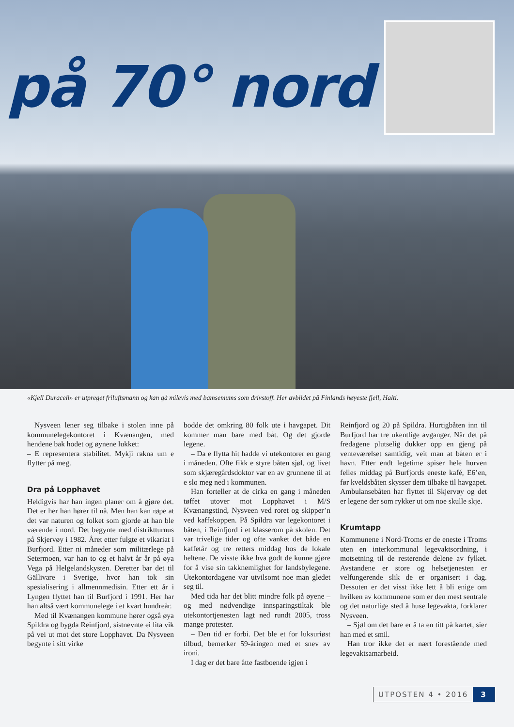på 70° nord
«Kjell Duracell» er utpreget friluftsmann og kan gå milevis med bamsemums som drivstoff. Her avbildet på Finlands høyeste fjell, Halti.
Nysveen lener seg tilbake i stolen inne på kommunelegekontoret i Kvænangen, med hendene bak hodet og øynene lukket:
– E representera stabilitet. Mykji rakna um e flytter på meg.
Dra på Lopphavet
Heldigvis har han ingen planer om å gjøre det. Det er her han hører til nå. Men han kan røpe at det var naturen og folket som gjorde at han ble værende i nord. Det begynte med distriktturnus på Skjervøy i 1982. Året etter fulgte et vikariat i Burfjord. Etter ni måneder som militærlege på Setermoen, var han to og et halvt år år på øya Vega på Helgelandskysten. Deretter bar det til Gällivare i Sverige, hvor han tok sin spesialisering i allmennmedisin. Etter ett år i Lyngen flyttet han til Burfjord i 1991. Her har han altså vært kommunelege i et kvart hundreår.
Med til Kvænangen kommune hører også øya Spildra og bygda Reinfjord, sistnevnte ei lita vik på vei ut mot det store Lopphavet. Da Nysveen begynte i sitt virke
bodde det omkring 80 folk ute i havgapet. Dit kommer man bare med båt. Og det gjorde legene.
– Da e flytta hit hadde vi utekontorer en gang i måneden. Ofte fikk e styre båten sjøl, og livet som skjæregårdsdoktor var en av grunnene til at e slo meg ned i kommunen.
Han forteller at de cirka en gang i måneden tøffet utover mot Lopphavet i M/S Kvænangstind, Nysveen ved roret og skipper’n ved kaffekoppen. På Spildra var legekontoret i båten, i Reinfjord i et klasserom på skolen. Det var trivelige tider og ofte vanket det både en kaffetår og tre retters middag hos de lokale heltene. De visste ikke hva godt de kunne gjøre for å vise sin takknemlighet for landsbylegene. Utekontordagene var utvilsomt noe man gledet seg til.
Med tida har det blitt mindre folk på øyene – og med nødvendige innsparingstiltak ble utekontortjenesten lagt ned rundt 2005, tross mange protester.
– Den tid er forbi. Det ble et for luksuriøst tilbud, bemerker 59-åringen med et snev av ironi.
I dag er det bare åtte fastboende igjen i
Reinfjord og 20 på Spildra. Hurtigbåten inn til Burfjord har tre ukentlige avganger. Når det på fredagene plutselig dukker opp en gjeng på venteværelset samtidig, veit man at båten er i havn. Etter endt legetime spiser hele hurven felles middag på Burfjords eneste kafé, E6’en, før kveldsbåten skysser dem tilbake til havgapet. Ambulansebåten har flyttet til Skjervøy og det er legene der som rykker ut om noe skulle skje.
Krumtapp
Kommunene i Nord-Troms er de eneste i Troms uten en interkommunal legevaktsordning, i motsetning til de resterende delene av fylket. Avstandene er store og helsetjenesten er velfungerende slik de er organisert i dag. Dessuten er det visst ikke lett å bli enige om hvilken av kommunene som er den mest sentrale og det naturlige sted å huse legevakta, forklarer Nysveen.
– Sjøl om det bare er å ta en titt på kartet, sier han med et smil.
Han tror ikke det er nært forestående med legevaktsamarbeid.
UTPOSTEN 4 • 2016 3